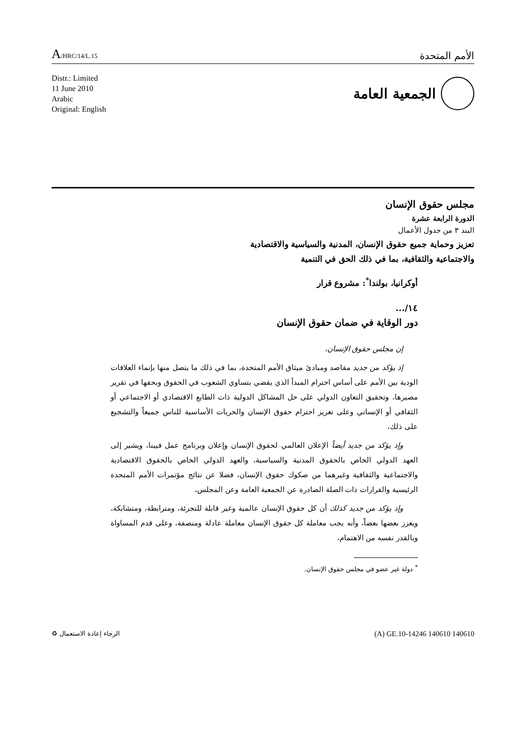A/HRC/14/L.15
الأمم المتحدة
Distr.: Limited
11 June 2010
Arabic
Original: English
الجمعية العامة
مجلس حقوق الإنسان
الدورة الرابعة عشرة
البند ٣ من جدول الأعمال
تعزيز وحماية جميع حقوق الإنسان، المدنية والسياسية والاقتصادية
والاجتماعية والثقافية، بما في ذلك الحق في التنمية
أوكرانيا، بولندا<sup>*</sup>: مشروع قرار
١٤/...
دور الوقاية في ضمان حقوق الإنسان
إن مجلس حقوق الإنسان،
إذ يؤكد من جديد مقاصد ومبادئ ميثاق الأمم المتحدة، بما في ذلك ما يتصل منها بإنماء العلاقات الودية بين الأمم على أساس احترام المبدأ الذي يقضي بتساوي الشعوب في الحقوق وبحقها في تقرير مصيرها، وتحقيق التعاون الدولي على حل المشاكل الدولية ذات الطابع الاقتصادي أو الاجتماعي أو الثقافي أو الإنساني وعلى تعزيز احترام حقوق الإنسان والحريات الأساسية للناس جميعاً والتشجيع على ذلك،
وإذ يؤكد من جديد أيضاً الإعلان العالمي لحقوق الإنسان وإعلان وبرنامج عمل فيينا، ويشير إلى العهد الدولي الخاص بالحقوق المدنية والسياسية، والعهد الدولي الخاص بالحقوق الاقتصادية والاجتماعية والثقافية وغيرهما من صكوك حقوق الإنسان، فضلا عن نتائج مؤتمرات الأمم المتحدة الرئيسية والقرارات ذات الصلة الصادرة عن الجمعية العامة وعن المجلس،
وإذ يؤكد من جديد كذلك أن كل حقوق الإنسان عالمية وغير قابلة للتجزئة، ومترابطة، ومتشابكة، ويعزز بعضها بعضاً، وأنه يجب معاملة كل حقوق الإنسان معاملة عادلة ومنصفة، وعلى قدم المساواة وبالقدر نفسه من الاهتمام،
<sup>*</sup> دولة غير عضو في مجلس حقوق الإنسان.
الرجاء إعادة الاستعمال ♻
(A) GE.10-14246 140610 140610